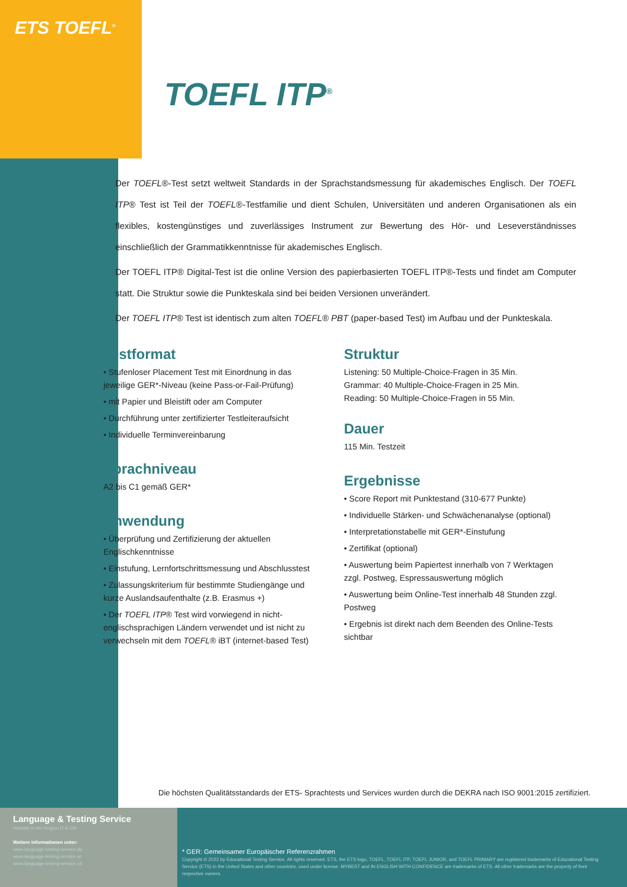ETS TOEFL<sup>®</sup>
TOEFL ITP<sup>®</sup>
Der TOEFL®-Test setzt weltweit Standards in der Sprachstandsmessung für akademisches Englisch. Der TOEFL ITP® Test ist Teil der TOEFL®-Testfamilie und dient Schulen, Universitäten und anderen Organisationen als ein flexibles, kostengünstiges und zuverlässiges Instrument zur Bewertung des Hör- und Leseverständnisses einschließlich der Grammatikkenntnisse für akademisches Englisch.
Der TOEFL ITP® Digital-Test ist die online Version des papierbasierten TOEFL ITP®-Tests und findet am Computer statt. Die Struktur sowie die Punkteskala sind bei beiden Versionen unverändert.
Der TOEFL ITP® Test ist identisch zum alten TOEFL® PBT (paper-based Test) im Aufbau und der Punkteskala.
Testformat
• Stufenloser Placement Test mit Einordnung in das jeweilige GER*-Niveau (keine Pass-or-Fail-Prüfung)
• mit Papier und Bleistift oder am Computer
• Durchführung unter zertifizierter Testleiteraufsicht
• Individuelle Terminvereinbarung
Sprachniveau
A2 bis C1 gemäß GER*
Anwendung
• Überprüfung und Zertifizierung der aktuellen Englischkenntnisse
• Einstufung, Lernfortschrittsmessung und Abschlusstest
• Zulassungskriterium für bestimmte Studiengänge und kurze Auslandsaufenthalte (z.B. Erasmus +)
• Der TOEFL ITP® Test wird vorwiegend in nicht-englischsprachigen Ländern verwendet und ist nicht zu verwechseln mit dem TOEFL® iBT (internet-based Test)
Struktur
Listening: 50 Multiple-Choice-Fragen in 35 Min.
Grammar: 40 Multiple-Choice-Fragen in 25 Min.
Reading: 50 Multiple-Choice-Fragen in 55 Min.
Dauer
115 Min. Testzeit
Ergebnisse
• Score Report mit Punktestand (310-677 Punkte)
• Individuelle Stärken- und Schwächenanalyse (optional)
• Interpretationstabelle mit GER*-Einstufung
• Zertifikat (optional)
• Auswertung beim Papiertest innerhalb von 7 Werktagen zzgl. Postweg, Espressauswertung möglich
• Auswertung beim Online-Test innerhalb 48 Stunden zzgl. Postweg
• Ergebnis ist direkt nach dem Beenden des Online-Tests sichtbar
Die höchsten Qualitätsstandards der ETS- Sprachtests und Services wurden durch die DEKRA nach ISO 9001:2015 zertifiziert.
Language & Testing Service
Vertrieb in der Region D-A-CH
Weitere Informationen unter:
www.language-testing-service.de
www.language-testing-service.at
www.language-testing-service.ch
* GER: Gemeinsamer Europäischer Referenzrahmen
Copyright © 2022 by Educational Testing Service. All rights reserved. ETS, the ETS logo, TOEFL, TOEFL ITP, TOEFL JUNIOR, and TOEFL PRIMARY are registered trademarks of Educational Testing Service (ETS) in the United States and other countries, used under license. MYBEST and IN ENGLISH WITH CONFIDENCE are trademarks of ETS. All other trademarks are the property of their respective owners.